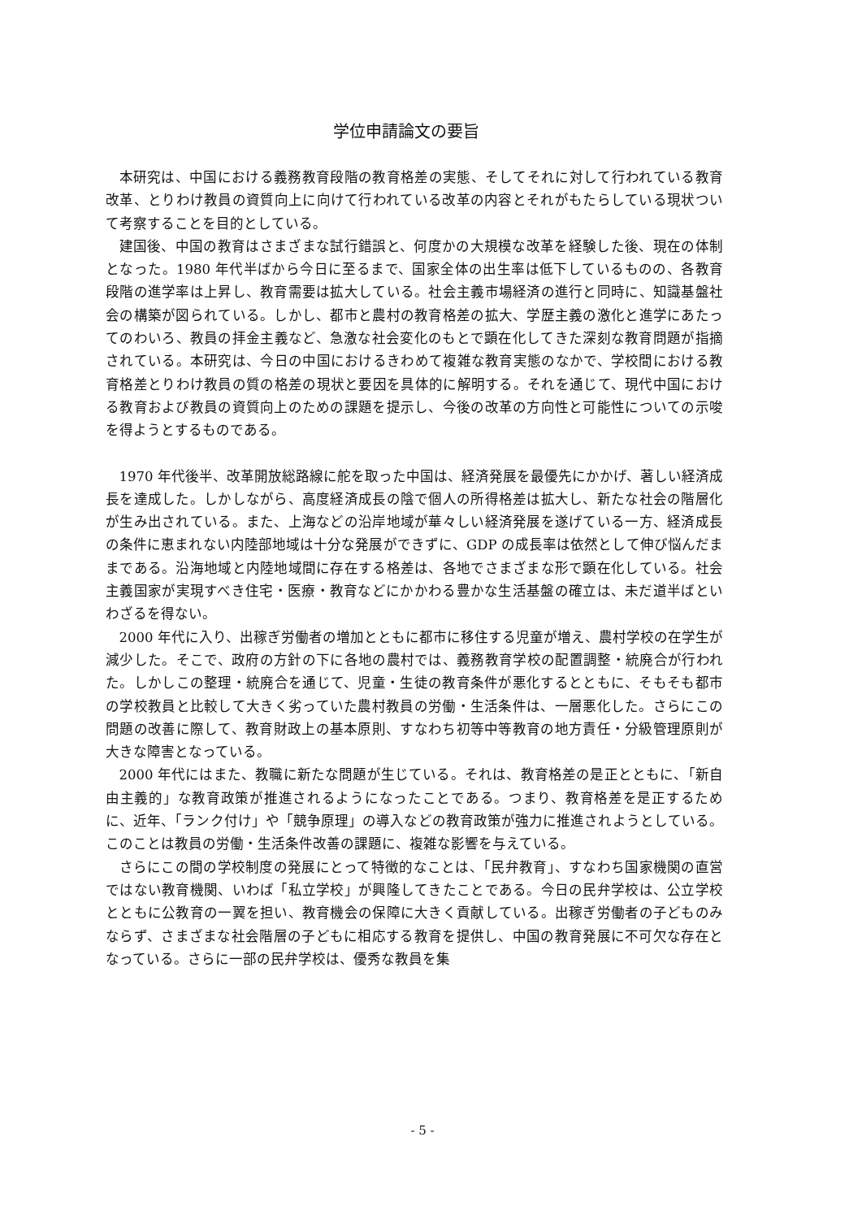学位申請論文の要旨
本研究は、中国における義務教育段階の教育格差の実態、そしてそれに対して行われている教育改革、とりわけ教員の資質向上に向けて行われている改革の内容とそれがもたらしている現状ついて考察することを目的としている。
建国後、中国の教育はさまざまな試行錯誤と、何度かの大規模な改革を経験した後、現在の体制となった。1980 年代半ばから今日に至るまで、国家全体の出生率は低下しているものの、各教育段階の進学率は上昇し、教育需要は拡大している。社会主義市場経済の進行と同時に、知識基盤社会の構築が図られている。しかし、都市と農村の教育格差の拡大、学歴主義の激化と進学にあたってのわいろ、教員の拝金主義など、急激な社会変化のもとで顕在化してきた深刻な教育問題が指摘されている。本研究は、今日の中国におけるきわめて複雑な教育実態のなかで、学校間における教育格差とりわけ教員の質の格差の現状と要因を具体的に解明する。それを通じて、現代中国における教育および教員の資質向上のための課題を提示し、今後の改革の方向性と可能性についての示唆を得ようとするものである。
1970 年代後半、改革開放総路線に舵を取った中国は、経済発展を最優先にかかげ、著しい経済成長を達成した。しかしながら、高度経済成長の陰で個人の所得格差は拡大し、新たな社会の階層化が生み出されている。また、上海などの沿岸地域が華々しい経済発展を遂げている一方、経済成長の条件に恵まれない内陸部地域は十分な発展ができずに、GDP の成長率は依然として伸び悩んだままである。沿海地域と内陸地域間に存在する格差は、各地でさまざまな形で顕在化している。社会主義国家が実現すべき住宅・医療・教育などにかかわる豊かな生活基盤の確立は、未だ道半ばといわざるを得ない。
2000 年代に入り、出稼ぎ労働者の増加とともに都市に移住する児童が増え、農村学校の在学生が減少した。そこで、政府の方針の下に各地の農村では、義務教育学校の配置調整・統廃合が行われた。しかしこの整理・統廃合を通じて、児童・生徒の教育条件が悪化するとともに、そもそも都市の学校教員と比較して大きく劣っていた農村教員の労働・生活条件は、一層悪化した。さらにこの問題の改善に際して、教育財政上の基本原則、すなわち初等中等教育の地方責任・分級管理原則が大きな障害となっている。
2000 年代にはまた、教職に新たな問題が生じている。それは、教育格差の是正とともに、「新自由主義的」な教育政策が推進されるようになったことである。つまり、教育格差を是正するために、近年、「ランク付け」や「競争原理」の導入などの教育政策が強力に推進されようとしている。このことは教員の労働・生活条件改善の課題に、複雑な影響を与えている。
さらにこの間の学校制度の発展にとって特徴的なことは、「民弁教育」、すなわち国家機関の直営ではない教育機関、いわば「私立学校」が興隆してきたことである。今日の民弁学校は、公立学校とともに公教育の一翼を担い、教育機会の保障に大きく貢献している。出稼ぎ労働者の子どものみならず、さまざまな社会階層の子どもに相応する教育を提供し、中国の教育発展に不可欠な存在となっている。さらに一部の民弁学校は、優秀な教員を集
- 5 -